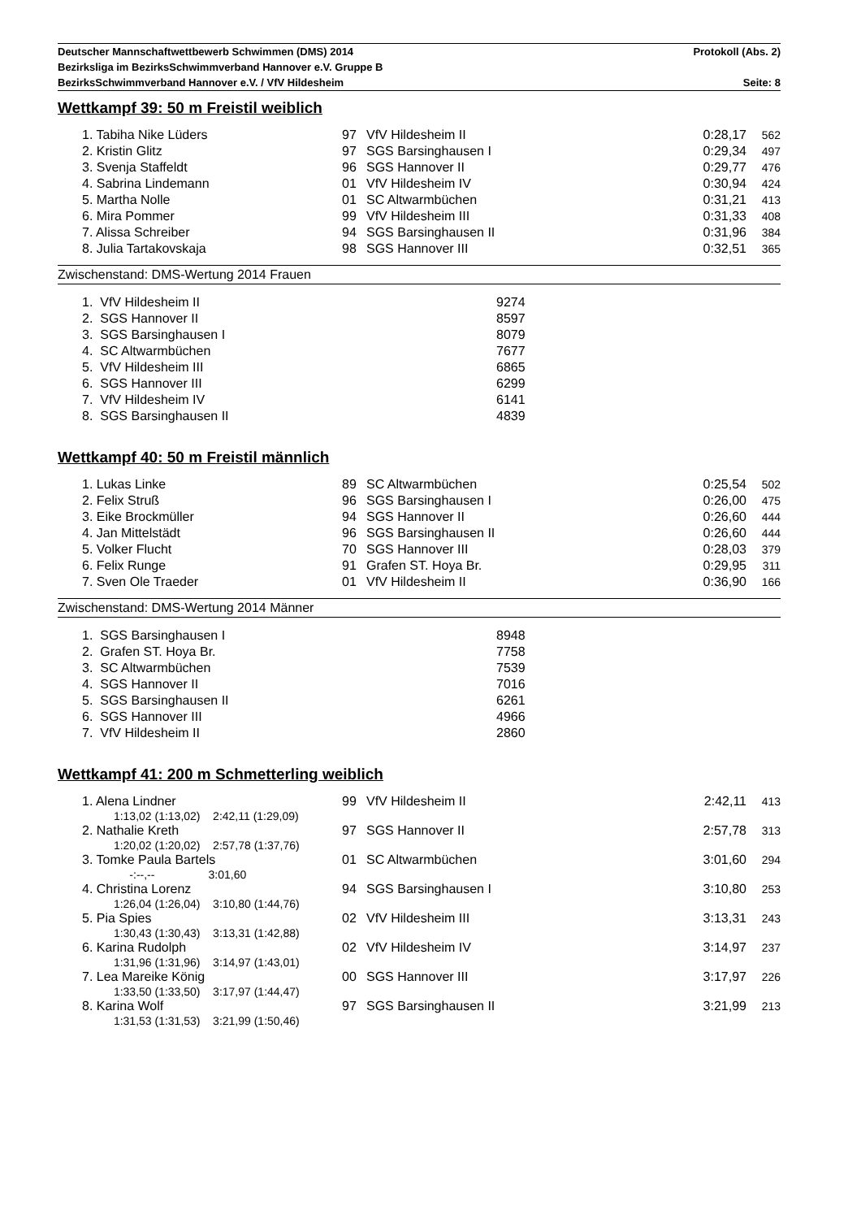Deutscher Mannschaftwettbewerb Schwimmen (DMS) 2014 Protokoll (Abs. 2)
Bezirksliga im BezirksSchwimmverband Hannover e.V. Gruppe B
BezirksSchwimmverband Hannover e.V. / VfV Hildesheim Seite: 8
Wettkampf 39: 50 m Freistil weiblich
| | 1. Tabiha Nike Lüders | 97 | VfV Hildesheim II | 0:28,17 | 562 |
| | 2. Kristin Glitz | 97 | SGS Barsinghausen I | 0:29,34 | 497 |
| | 3. Svenja Staffeldt | 96 | SGS Hannover II | 0:29,77 | 476 |
| | 4. Sabrina Lindemann | 01 | VfV Hildesheim IV | 0:30,94 | 424 |
| | 5. Martha Nolle | 01 | SC Altwarmbüchen | 0:31,21 | 413 |
| | 6. Mira Pommer | 99 | VfV Hildesheim III | 0:31,33 | 408 |
| | 7. Alissa Schreiber | 94 | SGS Barsinghausen II | 0:31,96 | 384 |
| | 8. Julia Tartakovskaja | 98 | SGS Hannover III | 0:32,51 | 365 |
Zwischenstand: DMS-Wertung 2014 Frauen
| | 1. VfV Hildesheim II | 9274 |
| | 2. SGS Hannover II | 8597 |
| | 3. SGS Barsinghausen I | 8079 |
| | 4. SC Altwarmbüchen | 7677 |
| | 5. VfV Hildesheim III | 6865 |
| | 6. SGS Hannover III | 6299 |
| | 7. VfV Hildesheim IV | 6141 |
| | 8. SGS Barsinghausen II | 4839 |
Wettkampf 40: 50 m Freistil männlich
| | 1. Lukas Linke | 89 | SC Altwarmbüchen | 0:25,54 | 502 |
| | 2. Felix Struß | 96 | SGS Barsinghausen I | 0:26,00 | 475 |
| | 3. Eike Brockmüller | 94 | SGS Hannover II | 0:26,60 | 444 |
| | 4. Jan Mittelstädt | 96 | SGS Barsinghausen II | 0:26,60 | 444 |
| | 5. Volker Flucht | 70 | SGS Hannover III | 0:28,03 | 379 |
| | 6. Felix Runge | 91 | Grafen ST. Hoya Br. | 0:29,95 | 311 |
| | 7. Sven Ole Traeder | 01 | VfV Hildesheim II | 0:36,90 | 166 |
Zwischenstand: DMS-Wertung 2014 Männer
| | 1. SGS Barsinghausen I | 8948 |
| | 2. Grafen ST. Hoya Br. | 7758 |
| | 3. SC Altwarmbüchen | 7539 |
| | 4. SGS Hannover II | 7016 |
| | 5. SGS Barsinghausen II | 6261 |
| | 6. SGS Hannover III | 4966 |
| | 7. VfV Hildesheim II | 2860 |
Wettkampf 41: 200 m Schmetterling weiblich
| | 1. Alena Lindner | 99 | VfV Hildesheim II | 2:42,11 | 413 |
| | 1:13,02 (1:13,02) 2:42,11 (1:29,09) | | | | |
| | 2. Nathalie Kreth | 97 | SGS Hannover II | 2:57,78 | 313 |
| | 1:20,02 (1:20,02) 2:57,78 (1:37,76) | | | | |
| | 3. Tomke Paula Bartels | 01 | SC Altwarmbüchen | 3:01,60 | 294 |
| | -:--,-- 3:01,60 | | | | |
| | 4. Christina Lorenz | 94 | SGS Barsinghausen I | 3:10,80 | 253 |
| | 1:26,04 (1:26,04) 3:10,80 (1:44,76) | | | | |
| | 5. Pia Spies | 02 | VfV Hildesheim III | 3:13,31 | 243 |
| | 1:30,43 (1:30,43) 3:13,31 (1:42,88) | | | | |
| | 6. Karina Rudolph | 02 | VfV Hildesheim IV | 3:14,97 | 237 |
| | 1:31,96 (1:31,96) 3:14,97 (1:43,01) | | | | |
| | 7. Lea Mareike König | 00 | SGS Hannover III | 3:17,97 | 226 |
| | 1:33,50 (1:33,50) 3:17,97 (1:44,47) | | | | |
| | 8. Karina Wolf | 97 | SGS Barsinghausen II | 3:21,99 | 213 |
| | 1:31,53 (1:31,53) 3:21,99 (1:50,46) | | | | |